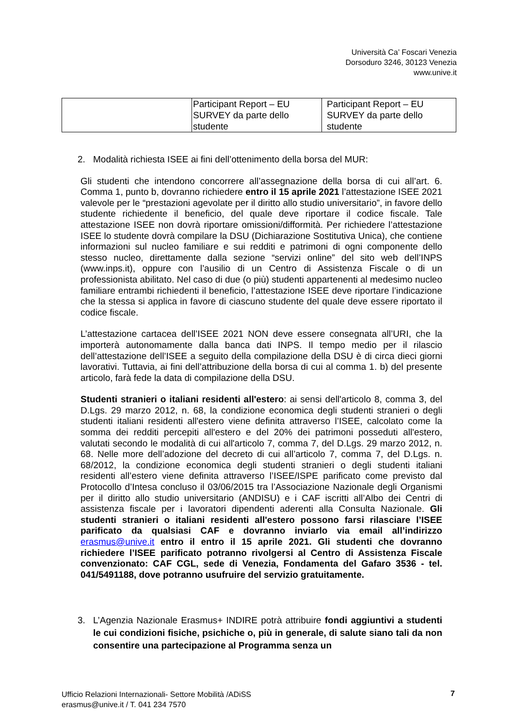Università Ca’ Foscari Venezia
Dorsoduro 3246, 30123 Venezia
www.unive.it
| | Participant Report – EU SURVEY da parte dello studente | Participant Report – EU SURVEY da parte dello studente |
2. Modalità richiesta ISEE ai fini dell’ottenimento della borsa del MUR:
Gli studenti che intendono concorrere all’assegnazione della borsa di cui all’art. 6. Comma 1, punto b, dovranno richiedere entro il 15 aprile 2021 l’attestazione ISEE 2021 valevole per le “prestazioni agevolate per il diritto allo studio universitario”, in favore dello studente richiedente il beneficio, del quale deve riportare il codice fiscale. Tale attestazione ISEE non dovrà riportare omissioni/difformità. Per richiedere l’attestazione ISEE lo studente dovrà compilare la DSU (Dichiarazione Sostitutiva Unica), che contiene informazioni sul nucleo familiare e sui redditi e patrimoni di ogni componente dello stesso nucleo, direttamente dalla sezione “servizi online” del sito web dell’INPS (www.inps.it), oppure con l’ausilio di un Centro di Assistenza Fiscale o di un professionista abilitato. Nel caso di due (o più) studenti appartenenti al medesimo nucleo familiare entrambi richiedenti il beneficio, l’attestazione ISEE deve riportare l’indicazione che la stessa si applica in favore di ciascuno studente del quale deve essere riportato il codice fiscale.
L’attestazione cartacea dell’ISEE 2021 NON deve essere consegnata all’URI, che la importerà autonomamente dalla banca dati INPS. Il tempo medio per il rilascio dell’attestazione dell’ISEE a seguito della compilazione della DSU è di circa dieci giorni lavorativi. Tuttavia, ai fini dell’attribuzione della borsa di cui al comma 1. b) del presente articolo, farà fede la data di compilazione della DSU.
Studenti stranieri o italiani residenti all'estero: ai sensi dell'articolo 8, comma 3, del D.Lgs. 29 marzo 2012, n. 68, la condizione economica degli studenti stranieri o degli studenti italiani residenti all'estero viene definita attraverso l’ISEE, calcolato come la somma dei redditi percepiti all'estero e del 20% dei patrimoni posseduti all'estero, valutati secondo le modalità di cui all'articolo 7, comma 7, del D.Lgs. 29 marzo 2012, n. 68. Nelle more dell’adozione del decreto di cui all’articolo 7, comma 7, del D.Lgs. n. 68/2012, la condizione economica degli studenti stranieri o degli studenti italiani residenti all’estero viene definita attraverso l’ISEE/ISPE parificato come previsto dal Protocollo d’Intesa concluso il 03/06/2015 tra l’Associazione Nazionale degli Organismi per il diritto allo studio universitario (ANDISU) e i CAF iscritti all’Albo dei Centri di assistenza fiscale per i lavoratori dipendenti aderenti alla Consulta Nazionale. Gli studenti stranieri o italiani residenti all'estero possono farsi rilasciare l’ISEE parificato da qualsiasi CAF e dovranno inviarlo via email all’indirizzo erasmus@unive.it entro il entro il 15 aprile 2021. Gli studenti che dovranno richiedere l’ISEE parificato potranno rivolgersi al Centro di Assistenza Fiscale convenzionato: CAF CGL, sede di Venezia, Fondamenta del Gafaro 3536 - tel. 041/5491188, dove potranno usufruire del servizio gratuitamente.
3. L’Agenzia Nazionale Erasmus+ INDIRE potrà attribuire fondi aggiuntivi a studenti le cui condizioni fisiche, psichiche o, più in generale, di salute siano tali da non consentire una partecipazione al Programma senza un
Ufficio Relazioni Internazionali- Settore Mobilità /ADiSS
erasmus@unive.it / T. 041 234 7570
7